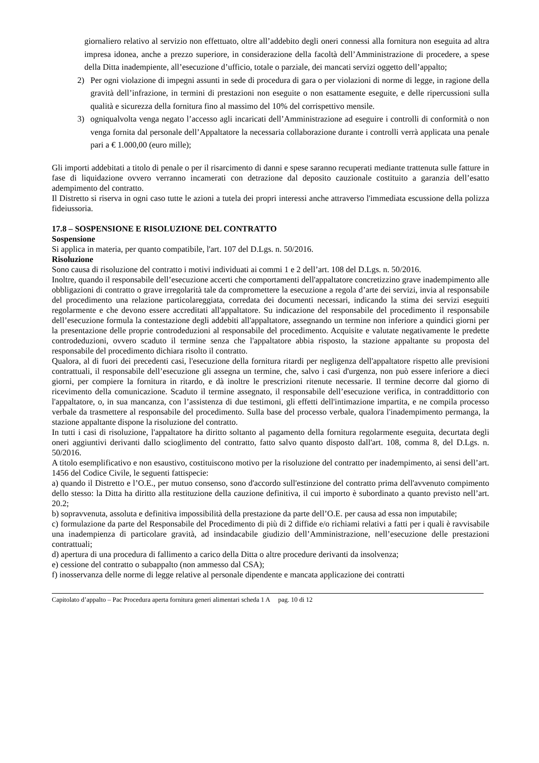giornaliero relativo al servizio non effettuato, oltre all’addebito degli oneri connessi alla fornitura non eseguita ad altra impresa idonea, anche a prezzo superiore, in considerazione della facoltà dell’Amministrazione di procedere, a spese della Ditta inadempiente, all’esecuzione d’ufficio, totale o parziale, dei mancati servizi oggetto dell’appalto;
2) Per ogni violazione di impegni assunti in sede di procedura di gara o per violazioni di norme di legge, in ragione della gravità dell’infrazione, in termini di prestazioni non eseguite o non esattamente eseguite, e delle ripercussioni sulla qualità e sicurezza della fornitura fino al massimo del 10% del corrispettivo mensile.
3) ogniqualvolta venga negato l’accesso agli incaricati dell’Amministrazione ad eseguire i controlli di conformità o non venga fornita dal personale dell’Appaltatore la necessaria collaborazione durante i controlli verrà applicata una penale pari a € 1.000,00 (euro mille);
Gli importi addebitati a titolo di penale o per il risarcimento di danni e spese saranno recuperati mediante trattenuta sulle fatture in fase di liquidazione ovvero verranno incamerati con detrazione dal deposito cauzionale costituito a garanzia dell’esatto adempimento del contratto.
Il Distretto si riserva in ogni caso tutte le azioni a tutela dei propri interessi anche attraverso l'immediata escussione della polizza fideiussoria.
17.8 – SOSPENSIONE E RISOLUZIONE DEL CONTRATTO
Sospensione
Si applica in materia, per quanto compatibile, l'art. 107 del D.Lgs. n. 50/2016.
Risoluzione
Sono causa di risoluzione del contratto i motivi individuati ai commi 1 e 2 dell’art. 108 del D.Lgs. n. 50/2016.
Inoltre, quando il responsabile dell’esecuzione accerti che comportamenti dell'appaltatore concretizzino grave inadempimento alle obbligazioni di contratto o grave irregolarità tale da compromettere la esecuzione a regola d’arte dei servizi, invia al responsabile del procedimento una relazione particolareggiata, corredata dei documenti necessari, indicando la stima dei servizi eseguiti regolarmente e che devono essere accreditati all'appaltatore. Su indicazione del responsabile del procedimento il responsabile dell’esecuzione formula la contestazione degli addebiti all'appaltatore, assegnando un termine non inferiore a quindici giorni per la presentazione delle proprie controdeduzioni al responsabile del procedimento. Acquisite e valutate negativamente le predette controdeduzioni, ovvero scaduto il termine senza che l'appaltatore abbia risposto, la stazione appaltante su proposta del responsabile del procedimento dichiara risolto il contratto.
Qualora, al di fuori dei precedenti casi, l'esecuzione della fornitura ritardi per negligenza dell'appaltatore rispetto alle previsioni contrattuali, il responsabile dell’esecuzione gli assegna un termine, che, salvo i casi d'urgenza, non può essere inferiore a dieci giorni, per compiere la fornitura in ritardo, e dà inoltre le prescrizioni ritenute necessarie. Il termine decorre dal giorno di ricevimento della comunicazione. Scaduto il termine assegnato, il responsabile dell’esecuzione verifica, in contraddittorio con l'appaltatore, o, in sua mancanza, con l’assistenza di due testimoni, gli effetti dell'intimazione impartita, e ne compila processo verbale da trasmettere al responsabile del procedimento. Sulla base del processo verbale, qualora l'inadempimento permanga, la stazione appaltante dispone la risoluzione del contratto.
In tutti i casi di risoluzione, l'appaltatore ha diritto soltanto al pagamento della fornitura regolarmente eseguita, decurtata degli oneri aggiuntivi derivanti dallo scioglimento del contratto, fatto salvo quanto disposto dall'art. 108, comma 8, del D.Lgs. n. 50/2016.
A titolo esemplificativo e non esaustivo, costituiscono motivo per la risoluzione del contratto per inadempimento, ai sensi dell’art. 1456 del Codice Civile, le seguenti fattispecie:
a) quando il Distretto e l’O.E., per mutuo consenso, sono d'accordo sull'estinzione del contratto prima dell'avvenuto compimento dello stesso: la Ditta ha diritto alla restituzione della cauzione definitiva, il cui importo è subordinato a quanto previsto nell’art. 20.2;
b) sopravvenuta, assoluta e definitiva impossibilità della prestazione da parte dell’O.E. per causa ad essa non imputabile;
c) formulazione da parte del Responsabile del Procedimento di più di 2 diffide e/o richiami relativi a fatti per i quali è ravvisabile una inadempienza di particolare gravità, ad insindacabile giudizio dell’Amministrazione, nell’esecuzione delle prestazioni contrattuali;
d) apertura di una procedura di fallimento a carico della Ditta o altre procedure derivanti da insolvenza;
e) cessione del contratto o subappalto (non ammesso dal CSA);
f) inosservanza delle norme di legge relative al personale dipendente e mancata applicazione dei contratti
Capitolato d’appalto – Pac Procedura aperta fornitura generi alimentari scheda 1 A pag. 10 di 12